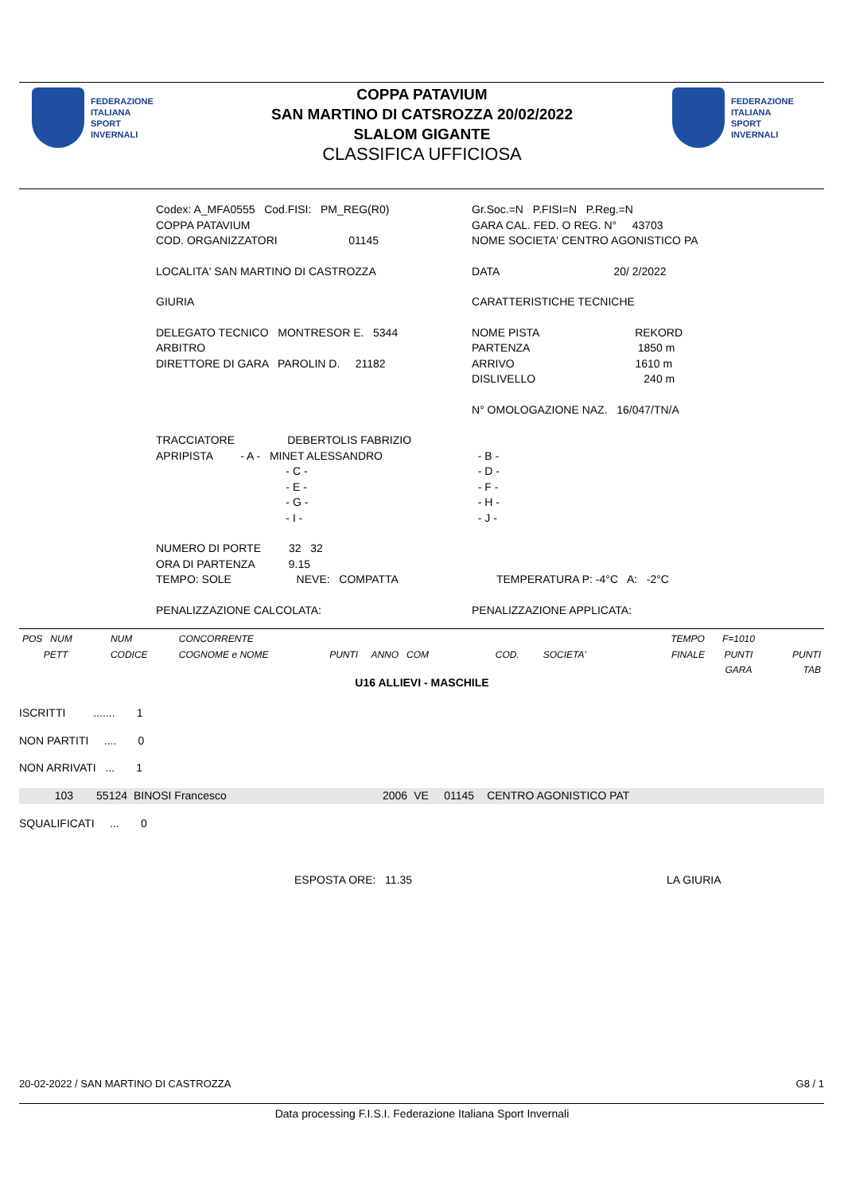FEDERAZIONE
ITALIANA
SPORT
INVERNALI
FEDERAZIONE
ITALIANA
SPORT
INVERNALI
COPPA PATAVIUM
SAN MARTINO DI CATSROZZA 20/02/2022
SLALOM GIGANTE
CLASSIFICA UFFICIOSA
| Codex: A_MFA0555 Cod.FISI: PM_REG(R0) | Gr.Soc.=N P.FISI=N P.Reg.=N |
| COPPA PATAVIUM | GARA CAL. FED. O REG. N° 43703 |
| COD. ORGANIZZATORI 01145 | NOME SOCIETA' CENTRO AGONISTICO PA |
| LOCALITA' SAN MARTINO DI CASTROZZA | DATA 20/ 2/2022 |
| GIURIA | CARATTERISTICHE TECNICHE |
| DELEGATO TECNICO MONTRESOR E. 5344 | NOME PISTA REKORD |
| ARBITRO | PARTENZA 1850 m |
| DIRETTORE DI GARA PAROLIN D. 21182 | ARRIVO 1610 m |
| | DISLIVELLO 240 m |
| | N° OMOLOGAZIONE NAZ. 16/047/TN/A |
| TRACCIATORE DEBERTOLIS FABRIZIO | |
| APRIPISTA - A - MINET ALESSANDRO | - B - |
| - C - | - D - |
| - E - | - F - |
| - G - | - H - |
| - I - | - J - |
| NUMERO DI PORTE 32 32 | |
| ORA DI PARTENZA 9.15 | |
| TEMPO: SOLE NEVE: COMPATTA | TEMPERATURA P: -4°C A: -2°C |
| PENALIZZAZIONE CALCOLATA: | PENALIZZAZIONE APPLICATA: |
| POS NUM PETT | NUM CODICE | CONCORRENTE COGNOME e NOME | PUNTI ANNO COM | COD. SOCIETA' | TEMPO FINALE | F=1010 PUNTI GARA | PUNTI TAB |
U16 ALLIEVI - MASCHILE
ISCRITTI ....... 1
NON PARTITI .... 0
NON ARRIVATI ... 1
| 103 | 55124 | BINOSI Francesco | 2006 | VE | 01145 | CENTRO AGONISTICO PAT |
SQUALIFICATI ... 0
ESPOSTA ORE: 11.35 LA GIURIA
20-02-2022 / SAN MARTINO DI CASTROZZA
G8 / 1
Data processing F.I.S.I. Federazione Italiana Sport Invernali